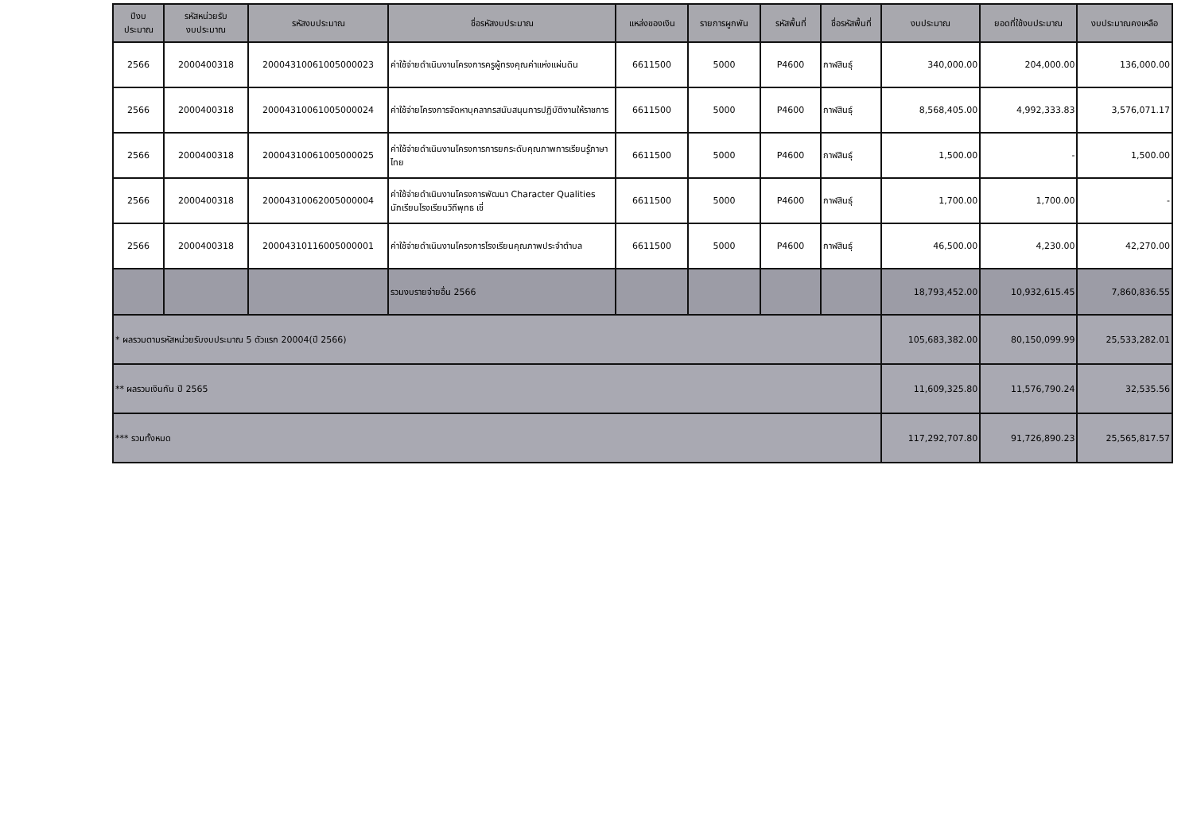| ปีงบ ประมาณ | รหัสหน่วยรับ งบประมาณ | รหัสงบประมาณ | ชื่อรหัสงบประมาณ | แหล่งของเงิน | รายการผูกพัน | รหัสพื้นที่ | ชื่อรหัสพื้นที่ | งบประมาณ | ยอดที่ใช้งบประมาณ | งบประมาณคงเหลือ |
| --- | --- | --- | --- | --- | --- | --- | --- | --- | --- | --- |
| 2566 | 2000400318 | 20004310061005000023 | ค่าใช้จ่ายดำเนินงานโครงการครูผู้ทรงคุณค่าแห่งแผ่นดิน | 6611500 | 5000 | P4600 | กาฬสินธุ์ | 340,000.00 | 204,000.00 | 136,000.00 |
| 2566 | 2000400318 | 20004310061005000024 | ค่าใช้จ่ายโครงการจัดหาบุคลากรสนับสนุนการปฏิบัติงานให้ราชการ | 6611500 | 5000 | P4600 | กาฬสินธุ์ | 8,568,405.00 | 4,992,333.83 | 3,576,071.17 |
| 2566 | 2000400318 | 20004310061005000025 | ค่าใช้จ่ายดำเนินงานโครงการการยกระดับคุณภาพการเรียนรู้ภาษาไทย | 6611500 | 5000 | P4600 | กาฬสินธุ์ | 1,500.00 | - | 1,500.00 |
| 2566 | 2000400318 | 20004310062005000004 | ค่าใช้จ่ายดำเนินงานโครงการพัฒนา Character Qualities นักเรียนโรงเรียนวิถีพุทธ เชี่ | 6611500 | 5000 | P4600 | กาฬสินธุ์ | 1,700.00 | 1,700.00 | - |
| 2566 | 2000400318 | 20004310116005000001 | ค่าใช้จ่ายดำเนินงานโครงการโรงเรียนคุณภาพประจำตำบล | 6611500 | 5000 | P4600 | กาฬสินธุ์ | 46,500.00 | 4,230.00 | 42,270.00 |
| | | | รวมงบรายจ่ายอื่น 2566 | | | | | 18,793,452.00 | 10,932,615.45 | 7,860,836.55 |
| * ผลรวมตามรหัสหน่วยรับงบประมาณ 5 ตัวแรก 20004(ปี 2566) | | | | | | | | 105,683,382.00 | 80,150,099.99 | 25,533,282.01 |
| ** ผลรวมเงินกัน ปี 2565 | | | | | | | | 11,609,325.80 | 11,576,790.24 | 32,535.56 |
| *** รวมทั้งหมด | | | | | | | | 117,292,707.80 | 91,726,890.23 | 25,565,817.57 |